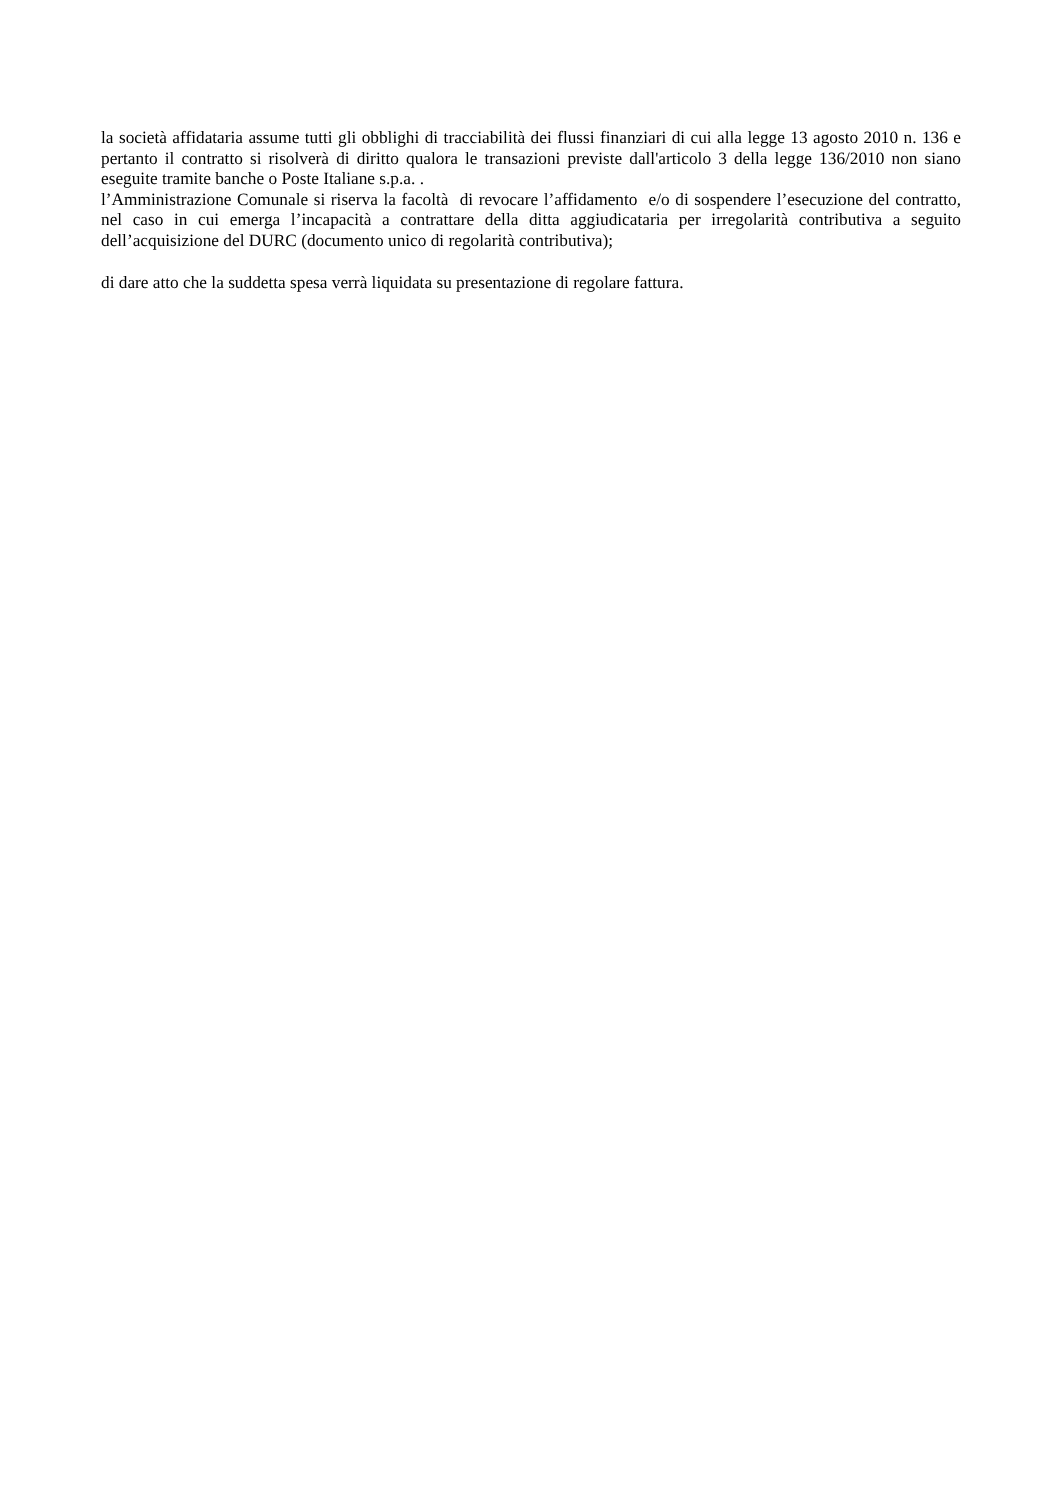la società affidataria assume tutti gli obblighi di tracciabilità dei flussi finanziari di cui alla legge 13 agosto 2010 n. 136 e pertanto il contratto si risolverà di diritto qualora le transazioni previste dall'articolo 3 della legge 136/2010 non siano eseguite tramite banche o Poste Italiane s.p.a. .
l’Amministrazione Comunale si riserva la facoltà di revocare l’affidamento e/o di sospendere l’esecuzione del contratto, nel caso in cui emerga l’incapacità a contrattare della ditta aggiudicataria per irregolarità contributiva a seguito dell’acquisizione del DURC (documento unico di regolarità contributiva);
di dare atto che la suddetta spesa verrà liquidata su presentazione di regolare fattura.